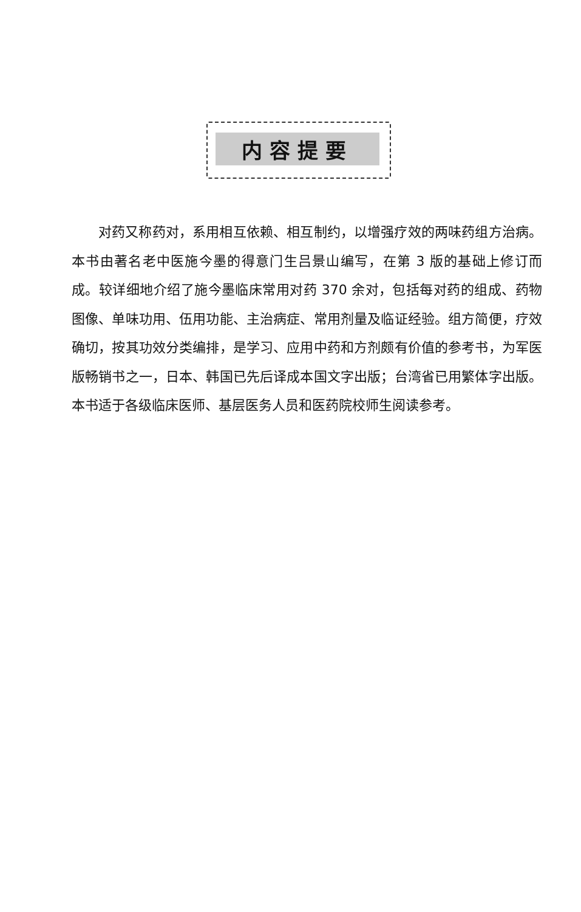内容提要
对药又称药对，系用相互依赖、相互制约，以增强疗效的两味药组方治病。本书由著名老中医施今墨的得意门生吕景山编写，在第 3 版的基础上修订而成。较详细地介绍了施今墨临床常用对药 370 余对，包括每对药的组成、药物图像、单味功用、伍用功能、主治病症、常用剂量及临证经验。组方简便，疗效确切，按其功效分类编排，是学习、应用中药和方剂颇有价值的参考书，为军医版畅销书之一，日本、韩国已先后译成本国文字出版；台湾省已用繁体字出版。本书适于各级临床医师、基层医务人员和医药院校师生阅读参考。